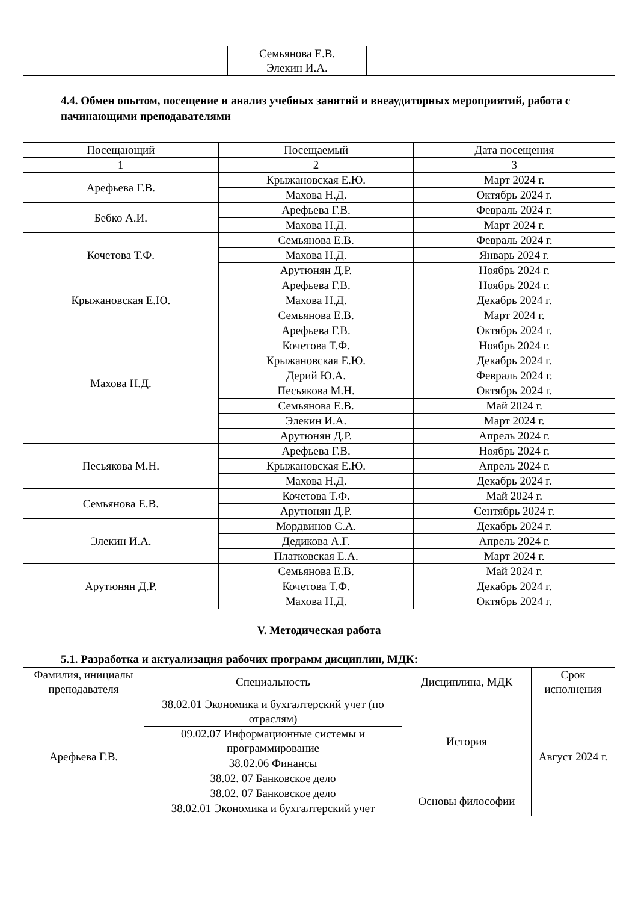| | | Семьянова Е.В. Элекин И.А. | |
4.4. Обмен опытом, посещение и анализ учебных занятий и внеаудиторных мероприятий, работа с начинающими преподавателями
| Посещающий | Посещаемый | Дата посещения |
| --- | --- | --- |
| 1 | 2 | 3 |
| Арефьева Г.В. | Крыжановская Е.Ю. | Март 2024 г. |
| | Махова Н.Д. | Октябрь 2024 г. |
| Бебко А.И. | Арефьева Г.В. | Февраль 2024 г. |
| | Махова Н.Д. | Март 2024 г. |
| Кочетова Т.Ф. | Семьянова Е.В. | Февраль 2024 г. |
| | Махова Н.Д. | Январь 2024 г. |
| | Арутюнян Д.Р. | Ноябрь 2024 г. |
| Крыжановская Е.Ю. | Арефьева Г.В. | Ноябрь 2024 г. |
| | Махова Н.Д. | Декабрь 2024 г. |
| | Семьянова Е.В. | Март 2024 г. |
| Махова Н.Д. | Арефьева Г.В. | Октябрь 2024 г. |
| | Кочетова Т.Ф. | Ноябрь 2024 г. |
| | Крыжановская Е.Ю. | Декабрь 2024 г. |
| | Дерий Ю.А. | Февраль 2024 г. |
| | Песьякова М.Н. | Октябрь 2024 г. |
| | Семьянова Е.В. | Май 2024 г. |
| | Элекин И.А. | Март 2024 г. |
| | Арутюнян Д.Р. | Апрель 2024 г. |
| Песьякова М.Н. | Арефьева Г.В. | Ноябрь 2024 г. |
| | Крыжановская Е.Ю. | Апрель 2024 г. |
| | Махова Н.Д. | Декабрь 2024 г. |
| Семьянова Е.В. | Кочетова Т.Ф. | Май 2024 г. |
| | Арутюнян Д.Р. | Сентябрь 2024 г. |
| Элекин И.А. | Мордвинов С.А. | Декабрь 2024 г. |
| | Дедикова А.Г. | Апрель 2024 г. |
| | Платковская Е.А. | Март 2024 г. |
| Арутюнян Д.Р. | Семьянова Е.В. | Май 2024 г. |
| | Кочетова Т.Ф. | Декабрь 2024 г. |
| | Махова Н.Д. | Октябрь 2024 г. |
V. Методическая работа
5.1. Разработка и актуализация рабочих программ дисциплин, МДК:
| Фамилия, инициалы преподавателя | Специальность | Дисциплина, МДК | Срок исполнения |
| --- | --- | --- | --- |
| Арефьева Г.В. | 38.02.01 Экономика и бухгалтерский учет (по отраслям) | История | Август 2024 г. |
| | 09.02.07 Информационные системы и программирование | | |
| | 38.02.06 Финансы | | |
| | 38.02. 07 Банковское дело | | |
| | 38.02. 07 Банковское дело | Основы философии | |
| | 38.02.01 Экономика и бухгалтерский учет | | |